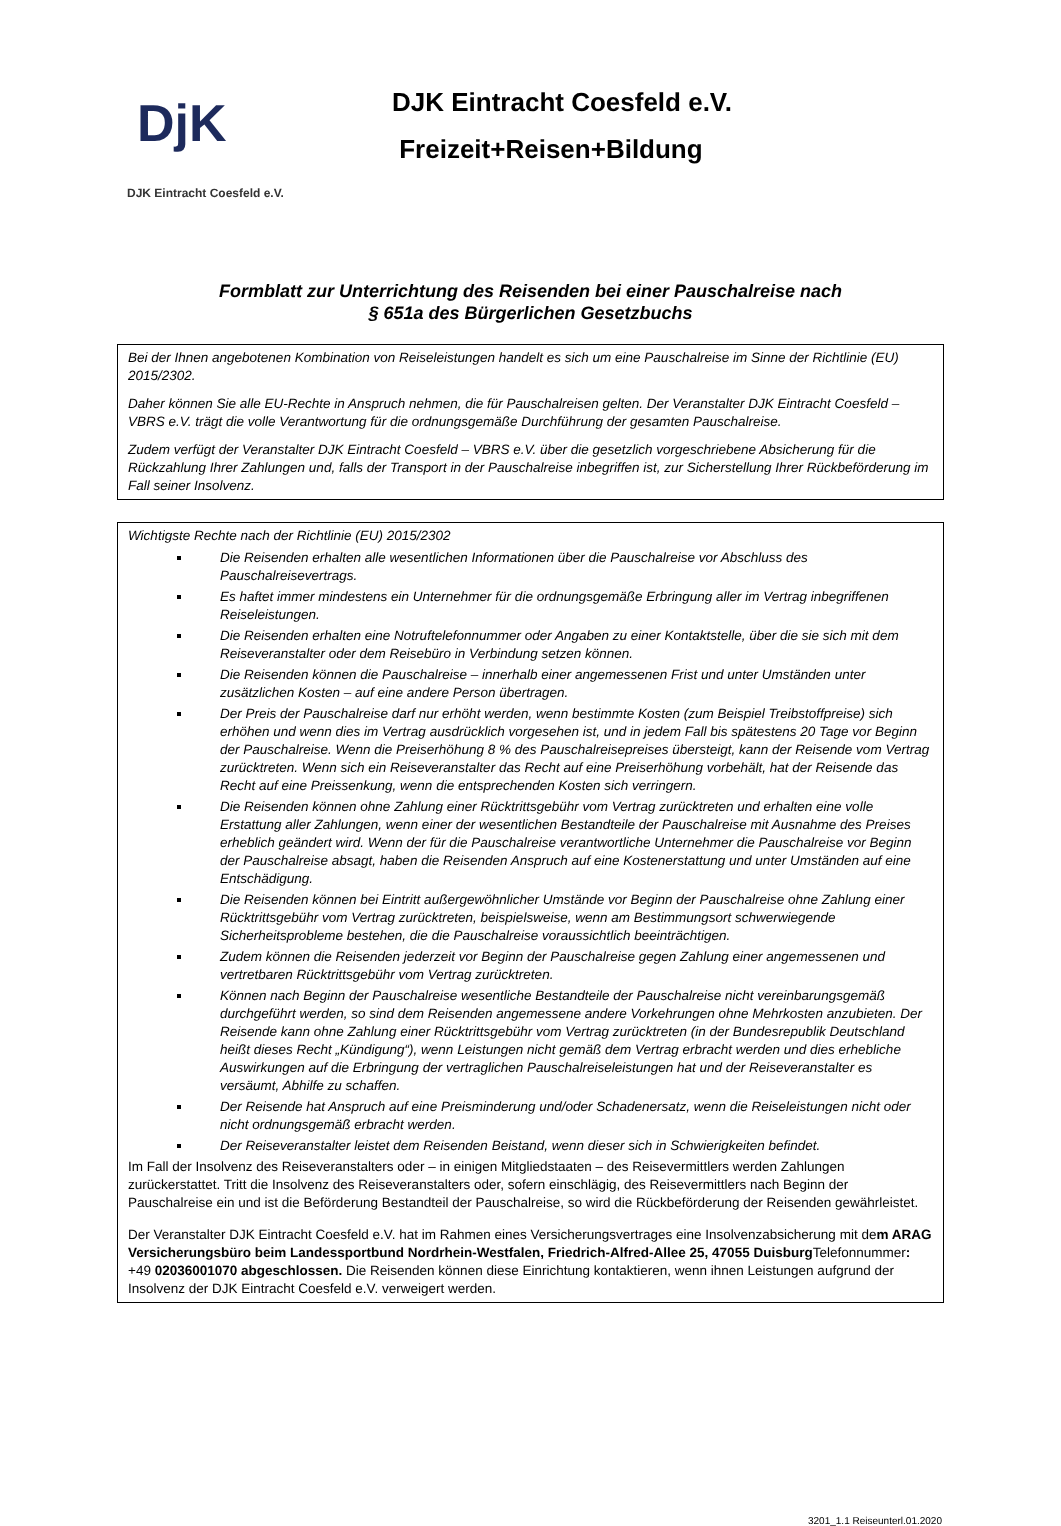DjK
DJK Eintracht Coesfeld e.V.
DJK Eintracht Coesfeld e.V.
Freizeit+Reisen+Bildung
Formblatt zur Unterrichtung des Reisenden bei einer Pauschalreise nach
§ 651a des Bürgerlichen Gesetzbuchs
Bei der Ihnen angebotenen Kombination von Reiseleistungen handelt es sich um eine Pauschalreise im Sinne der Richtlinie (EU) 2015/2302.
Daher können Sie alle EU-Rechte in Anspruch nehmen, die für Pauschalreisen gelten. Der Veranstalter DJK Eintracht Coesfeld – VBRS e.V. trägt die volle Verantwortung für die ordnungsgemäße Durchführung der gesamten Pauschalreise.
Zudem verfügt der Veranstalter DJK Eintracht Coesfeld – VBRS e.V. über die gesetzlich vorgeschriebene Absicherung für die Rückzahlung Ihrer Zahlungen und, falls der Transport in der Pauschalreise inbegriffen ist, zur Sicherstellung Ihrer Rückbeförderung im Fall seiner Insolvenz.
Wichtigste Rechte nach der Richtlinie (EU) 2015/2302
Die Reisenden erhalten alle wesentlichen Informationen über die Pauschalreise vor Abschluss des Pauschalreisevertrags.
Es haftet immer mindestens ein Unternehmer für die ordnungsgemäße Erbringung aller im Vertrag inbegriffenen Reiseleistungen.
Die Reisenden erhalten eine Notruftelefonnummer oder Angaben zu einer Kontaktstelle, über die sie sich mit dem Reiseveranstalter oder dem Reisebüro in Verbindung setzen können.
Die Reisenden können die Pauschalreise – innerhalb einer angemessenen Frist und unter Umständen unter zusätzlichen Kosten – auf eine andere Person übertragen.
Der Preis der Pauschalreise darf nur erhöht werden, wenn bestimmte Kosten (zum Beispiel Treibstoffpreise) sich erhöhen und wenn dies im Vertrag ausdrücklich vorgesehen ist, und in jedem Fall bis spätestens 20 Tage vor Beginn der Pauschalreise. Wenn die Preiserhöhung 8 % des Pauschalreisepreises übersteigt, kann der Reisende vom Vertrag zurücktreten. Wenn sich ein Reiseveranstalter das Recht auf eine Preiserhöhung vorbehält, hat der Reisende das Recht auf eine Preissenkung, wenn die entsprechenden Kosten sich verringern.
Die Reisenden können ohne Zahlung einer Rücktrittsgebühr vom Vertrag zurücktreten und erhalten eine volle Erstattung aller Zahlungen, wenn einer der wesentlichen Bestandteile der Pauschalreise mit Ausnahme des Preises erheblich geändert wird. Wenn der für die Pauschalreise verantwortliche Unternehmer die Pauschalreise vor Beginn der Pauschalreise absagt, haben die Reisenden Anspruch auf eine Kostenerstattung und unter Umständen auf eine Entschädigung.
Die Reisenden können bei Eintritt außergewöhnlicher Umstände vor Beginn der Pauschalreise ohne Zahlung einer Rücktrittsgebühr vom Vertrag zurücktreten, beispielsweise, wenn am Bestimmungsort schwerwiegende Sicherheitsprobleme bestehen, die die Pauschalreise voraussichtlich beeinträchtigen.
Zudem können die Reisenden jederzeit vor Beginn der Pauschalreise gegen Zahlung einer angemessenen und vertretbaren Rücktrittsgebühr vom Vertrag zurücktreten.
Können nach Beginn der Pauschalreise wesentliche Bestandteile der Pauschalreise nicht vereinbarungsgemäß durchgeführt werden, so sind dem Reisenden angemessene andere Vorkehrungen ohne Mehrkosten anzubieten. Der Reisende kann ohne Zahlung einer Rücktrittsgebühr vom Vertrag zurücktreten (in der Bundesrepublik Deutschland heißt dieses Recht „Kündigung“), wenn Leistungen nicht gemäß dem Vertrag erbracht werden und dies erhebliche Auswirkungen auf die Erbringung der vertraglichen Pauschalreiseleistungen hat und der Reiseveranstalter es versäumt, Abhilfe zu schaffen.
Der Reisende hat Anspruch auf eine Preisminderung und/oder Schadenersatz, wenn die Reiseleistungen nicht oder nicht ordnungsgemäß erbracht werden.
Der Reiseveranstalter leistet dem Reisenden Beistand, wenn dieser sich in Schwierigkeiten befindet.
Im Fall der Insolvenz des Reiseveranstalters oder – in einigen Mitgliedstaaten – des Reisevermittlers werden Zahlungen zurückerstattet. Tritt die Insolvenz des Reiseveranstalters oder, sofern einschlägig, des Reisevermittlers nach Beginn der Pauschalreise ein und ist die Beförderung Bestandteil der Pauschalreise, so wird die Rückbeförderung der Reisenden gewährleistet.
Der Veranstalter DJK Eintracht Coesfeld e.V. hat im Rahmen eines Versicherungsvertrages eine Insolvenzabsicherung mit dem ARAG Versicherungsbüro beim Landessportbund Nordrhein-Westfalen, Friedrich-Alfred-Allee 25, 47055 Duisburg Telefonnummer: +49 02036001070 abgeschlossen. Die Reisenden können diese Einrichtung kontaktieren, wenn ihnen Leistungen aufgrund der Insolvenz der DJK Eintracht Coesfeld e.V. verweigert werden.
3201_1.1 Reiseunterl.01.2020